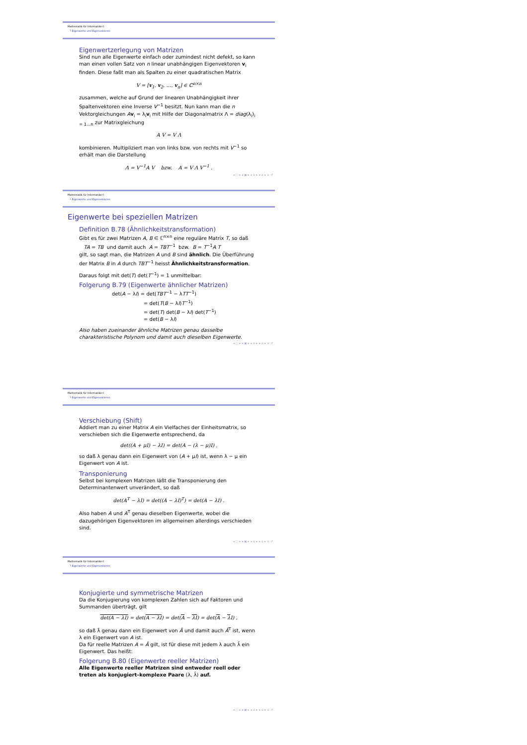Mathematik für Informatiker I
└ Eigenwerte und Eigenvektoren
Eigenwertzerlegung von Matrizen
Sind nun alle Eigenwerte einfach oder zumindest nicht defekt, so kann man einen vollen Satz von n linear unabhängigen Eigenvektoren v<sub>i</sub> finden. Diese faßt man als Spalten zu einer quadratischen Matrix
V = [v<sub>1</sub>, v<sub>2</sub>, …, v<sub>n</sub>] ∈ ℂ<sup>n×n</sup>
zusammen, welche auf Grund der linearen Unabhängigkeit ihrer Spaltenvektoren eine Inverse V<sup>−1</sup> besitzt. Nun kann man die n Vektorgleichungen Av<sub>i</sub> = λ<sub>i</sub>v<sub>i</sub> mit Hilfe der Diagonalmatrix Λ = diag(λ<sub>i</sub>)<sub>i = 1…n</sub> zur Matrixgleichung
A V = V Λ
kombinieren. Multipliziert man von links bzw. von rechts mit V<sup>−1</sup> so erhält man die Darstellung
Λ = V<sup>−1</sup>A V bzw. A = V Λ V<sup>−1</sup> .
◂ □ ▸ ◂ ▣ ▸ ◂ ≡ ▸ ◂ ≡ ▸ ≡ ↺
Mathematik für Informatiker I
└ Eigenwerte und Eigenvektoren
Eigenwerte bei speziellen Matrizen
Definition B.78 (Ähnlichkeitstransformation)
Gibt es für zwei Matrizen A, B ∈ ℂ<sup>n×n</sup> eine reguläre Matrix T, so daß
TA = TB und damit auch A = TBT<sup>−1</sup> bzw. B = T<sup>−1</sup>A T
gilt, so sagt man, die Matrizen A und B sind ähnlich. Die Überführung der Matrix B in A durch TBT<sup>−1</sup> heisst Ähnlichkeitstransformation.
Daraus folgt mit det(T) det(T<sup>−1</sup>) = 1 unmittelbar:
Folgerung B.79 (Eigenwerte ähnlicher Matrizen)
det(A − λI) = det(TBT<sup>−1</sup> − λTT<sup>−1</sup>)
= det(T(B − λI)T<sup>−1</sup>)
= det(T) det(B − λI) det(T<sup>−1</sup>)
= det(B − λI)
Also haben zueinander ähnliche Matrizen genau dasselbe charakteristische Polynom und damit auch dieselben Eigenwerte.
◂ □ ▸ ◂ ▣ ▸ ◂ ≡ ▸ ◂ ≡ ▸ ≡ ↺
Mathematik für Informatiker I
└ Eigenwerte und Eigenvektoren
Verschiebung (Shift)
Addiert man zu einer Matrix A ein Vielfaches der Einheitsmatrix, so verschieben sich die Eigenwerte entsprechend, da
det((A + μI) − λI) = det(A − (λ − μ)I) ,
so daß λ genau dann ein Eigenwert von (A + μI) ist, wenn λ − μ ein Eigenwert von A ist.
Transponierung
Selbst bei komplexen Matrizen läßt die Transponierung den Determinantenwert unverändert, so daß
det(A<sup>T</sup> − λI) = det((A − λI)<sup>T</sup>) = det(A − λI) .
Also haben A und A<sup>T</sup> genau dieselben Eigenwerte, wobei die dazugehörigen Eigenvektoren im allgemeinen allerdings verschieden sind.
◂ □ ▸ ◂ ▣ ▸ ◂ ≡ ▸ ◂ ≡ ▸ ≡ ↺
Mathematik für Informatiker I
└ Eigenwerte und Eigenvektoren
Konjugierte und symmetrische Matrizen
Da die Konjugierung von komplexen Zahlen sich auf Faktoren und Summanden überträgt, gilt
det(A − λI) = det(A − λI) = det(A − λI) = det(A − λ I) ,
so daß λ̄ genau dann ein Eigenwert von Ā und damit auch Ā<sup>T</sup> ist, wenn λ ein Eigenwert von A ist.
Da für reelle Matrizen A = Ā gilt, ist für diese mit jedem λ auch λ̄ ein Eigenwert. Das heißt:
Folgerung B.80 (Eigenwerte reeller Matrizen)
Alle Eigenwerte reeller Matrizen sind entweder reell oder treten als konjugiert–komplexe Paare (λ, λ̄) auf.
◂ □ ▸ ◂ ▣ ▸ ◂ ≡ ▸ ◂ ≡ ▸ ≡ ↺